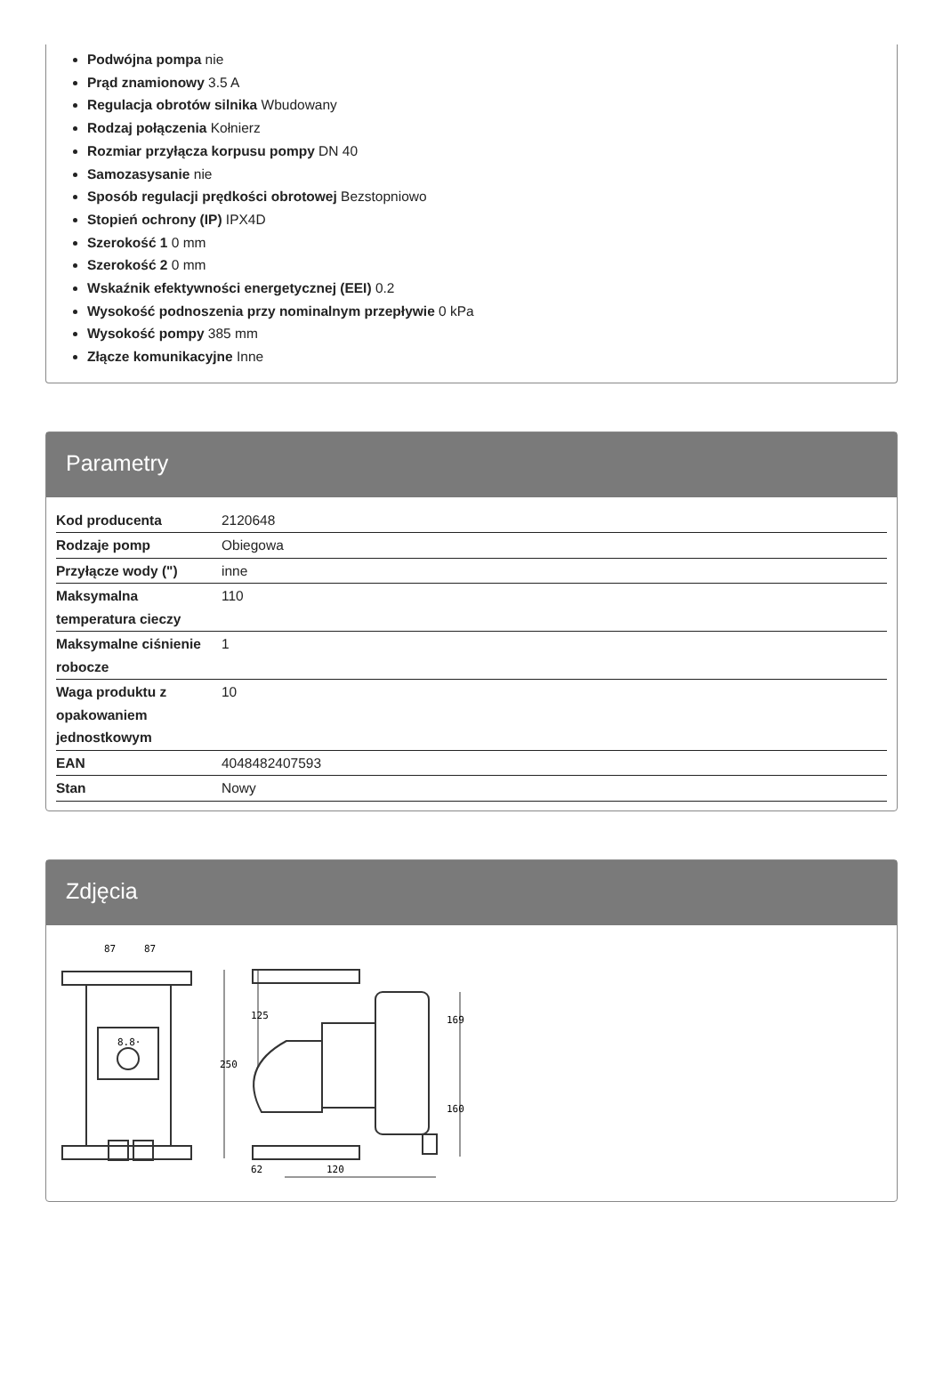Podwójna pompa nie
Prąd znamionowy 3.5 A
Regulacja obrotów silnika Wbudowany
Rodzaj połączenia Kołnierz
Rozmiar przyłącza korpusu pompy DN 40
Samozasysanie nie
Sposób regulacji prędkości obrotowej Bezstopniowo
Stopień ochrony (IP) IPX4D
Szerokość 1 0 mm
Szerokość 2 0 mm
Wskaźnik efektywności energetycznej (EEI) 0.2
Wysokość podnoszenia przy nominalnym przepływie 0 kPa
Wysokość pompy 385 mm
Złącze komunikacyjne Inne
Parametry
| Kod producenta | 2120648 |
| Rodzaje pomp | Obiegowa |
| Przyłącze wody (") | inne |
| Maksymalna temperatura cieczy | 110 |
| Maksymalne ciśnienie robocze | 1 |
| Waga produktu z opakowaniem jednostkowym | 10 |
| EAN | 4048482407593 |
| Stan | Nowy |
Zdjęcia
87
87
250
125
169
160
62
120
8.8·